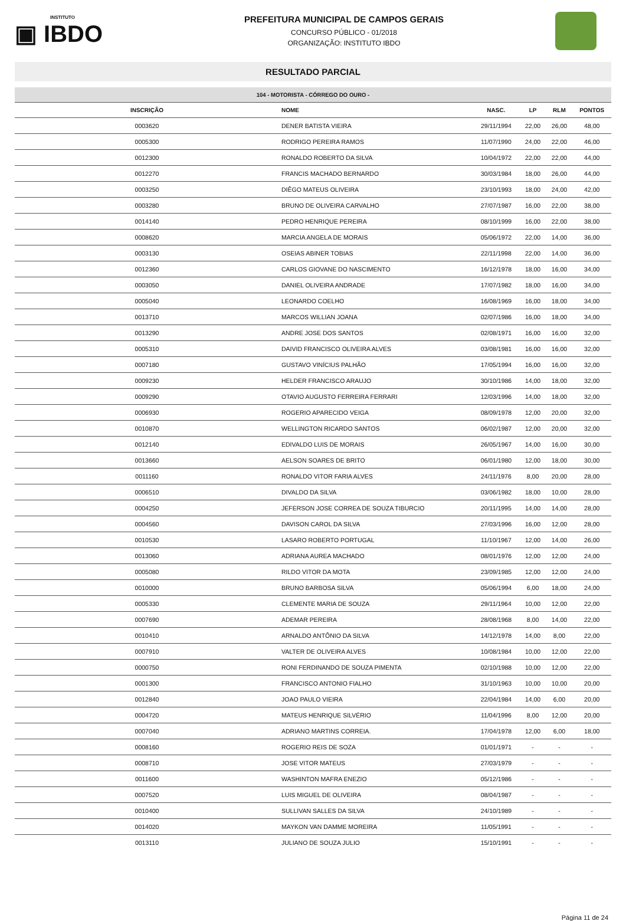INSTITUTO
▣ IBDO
PREFEITURA MUNICIPAL DE CAMPOS GERAIS
CONCURSO PÚBLICO - 01/2018
ORGANIZAÇÃO: INSTITUTO IBDO
RESULTADO PARCIAL
| 104 - MOTORISTA - CÓRREGO DO OURO - | | | | | |
| INSCRIÇÃO | NOME | NASC. | LP | RLM | PONTOS |
| 0003620 | DENER BATISTA VIEIRA | 29/11/1994 | 22,00 | 26,00 | 48,00 |
| 0005300 | RODRIGO PEREIRA RAMOS | 11/07/1990 | 24,00 | 22,00 | 46,00 |
| 0012300 | RONALDO ROBERTO DA SILVA | 10/04/1972 | 22,00 | 22,00 | 44,00 |
| 0012270 | FRANCIS MACHADO BERNARDO | 30/03/1984 | 18,00 | 26,00 | 44,00 |
| 0003250 | DIÊGO MATEUS OLIVEIRA | 23/10/1993 | 18,00 | 24,00 | 42,00 |
| 0003280 | BRUNO DE OLIVEIRA CARVALHO | 27/07/1987 | 16,00 | 22,00 | 38,00 |
| 0014140 | PEDRO HENRIQUE PEREIRA | 08/10/1999 | 16,00 | 22,00 | 38,00 |
| 0008620 | MARCIA ANGELA DE MORAIS | 05/06/1972 | 22,00 | 14,00 | 36,00 |
| 0003130 | OSEIAS ABINER TOBIAS | 22/11/1998 | 22,00 | 14,00 | 36,00 |
| 0012360 | CARLOS GIOVANE DO NASCIMENTO | 16/12/1978 | 18,00 | 16,00 | 34,00 |
| 0003050 | DANIEL OLIVEIRA ANDRADE | 17/07/1982 | 18,00 | 16,00 | 34,00 |
| 0005040 | LEONARDO COELHO | 16/08/1969 | 16,00 | 18,00 | 34,00 |
| 0013710 | MARCOS WILLIAN JOANA | 02/07/1986 | 16,00 | 18,00 | 34,00 |
| 0013290 | ANDRE JOSE DOS SANTOS | 02/08/1971 | 16,00 | 16,00 | 32,00 |
| 0005310 | DAIVID FRANCISCO OLIVEIRA ALVES | 03/08/1981 | 16,00 | 16,00 | 32,00 |
| 0007180 | GUSTAVO VINÍCIUS PALHÃO | 17/05/1994 | 16,00 | 16,00 | 32,00 |
| 0009230 | HELDER FRANCISCO ARAUJO | 30/10/1986 | 14,00 | 18,00 | 32,00 |
| 0009290 | OTAVIO AUGUSTO FERREIRA FERRARI | 12/03/1996 | 14,00 | 18,00 | 32,00 |
| 0006930 | ROGERIO APARECIDO VEIGA | 08/09/1978 | 12,00 | 20,00 | 32,00 |
| 0010870 | WELLINGTON RICARDO SANTOS | 06/02/1987 | 12,00 | 20,00 | 32,00 |
| 0012140 | EDIVALDO LUIS DE MORAIS | 26/05/1967 | 14,00 | 16,00 | 30,00 |
| 0013660 | AELSON SOARES DE BRITO | 06/01/1980 | 12,00 | 18,00 | 30,00 |
| 0011160 | RONALDO VITOR FARIA ALVES | 24/11/1976 | 8,00 | 20,00 | 28,00 |
| 0006510 | DIVALDO DA SILVA | 03/06/1982 | 18,00 | 10,00 | 28,00 |
| 0004250 | JEFERSON JOSE CORREA DE SOUZA TIBURCIO | 20/11/1995 | 14,00 | 14,00 | 28,00 |
| 0004560 | DAVISON CAROL DA SILVA | 27/03/1996 | 16,00 | 12,00 | 28,00 |
| 0010530 | LASARO ROBERTO PORTUGAL | 11/10/1967 | 12,00 | 14,00 | 26,00 |
| 0013060 | ADRIANA AUREA MACHADO | 08/01/1976 | 12,00 | 12,00 | 24,00 |
| 0005080 | RILDO VITOR DA MOTA | 23/09/1985 | 12,00 | 12,00 | 24,00 |
| 0010000 | BRUNO BARBOSA SILVA | 05/06/1994 | 6,00 | 18,00 | 24,00 |
| 0005330 | CLEMENTE MARIA DE SOUZA | 29/11/1964 | 10,00 | 12,00 | 22,00 |
| 0007690 | ADEMAR PEREIRA | 28/08/1968 | 8,00 | 14,00 | 22,00 |
| 0010410 | ARNALDO ANTÔNIO DA SILVA | 14/12/1978 | 14,00 | 8,00 | 22,00 |
| 0007910 | VALTER DE OLIVEIRA ALVES | 10/08/1984 | 10,00 | 12,00 | 22,00 |
| 0000750 | RONI FERDINANDO DE SOUZA PIMENTA | 02/10/1988 | 10,00 | 12,00 | 22,00 |
| 0001300 | FRANCISCO ANTONIO FIALHO | 31/10/1963 | 10,00 | 10,00 | 20,00 |
| 0012840 | JOAO PAULO VIEIRA | 22/04/1984 | 14,00 | 6,00 | 20,00 |
| 0004720 | MATEUS HENRIQUE SILVÉRIO | 11/04/1996 | 8,00 | 12,00 | 20,00 |
| 0007040 | ADRIANO MARTINS CORREIA. | 17/04/1978 | 12,00 | 6,00 | 18,00 |
| 0008160 | ROGERIO REIS DE SOZA | 01/01/1971 | - | - | - |
| 0008710 | JOSE VITOR MATEUS | 27/03/1979 | - | - | - |
| 0011600 | WASHINTON MAFRA ENEZIO | 05/12/1986 | - | - | - |
| 0007520 | LUIS MIGUEL DE OLIVEIRA | 08/04/1987 | - | - | - |
| 0010400 | SULLIVAN SALLES DA SILVA | 24/10/1989 | - | - | - |
| 0014020 | MAYKON VAN DAMME MOREIRA | 11/05/1991 | - | - | - |
| 0013110 | JULIANO DE SOUZA JULIO | 15/10/1991 | - | - | - |
Página 11 de 24